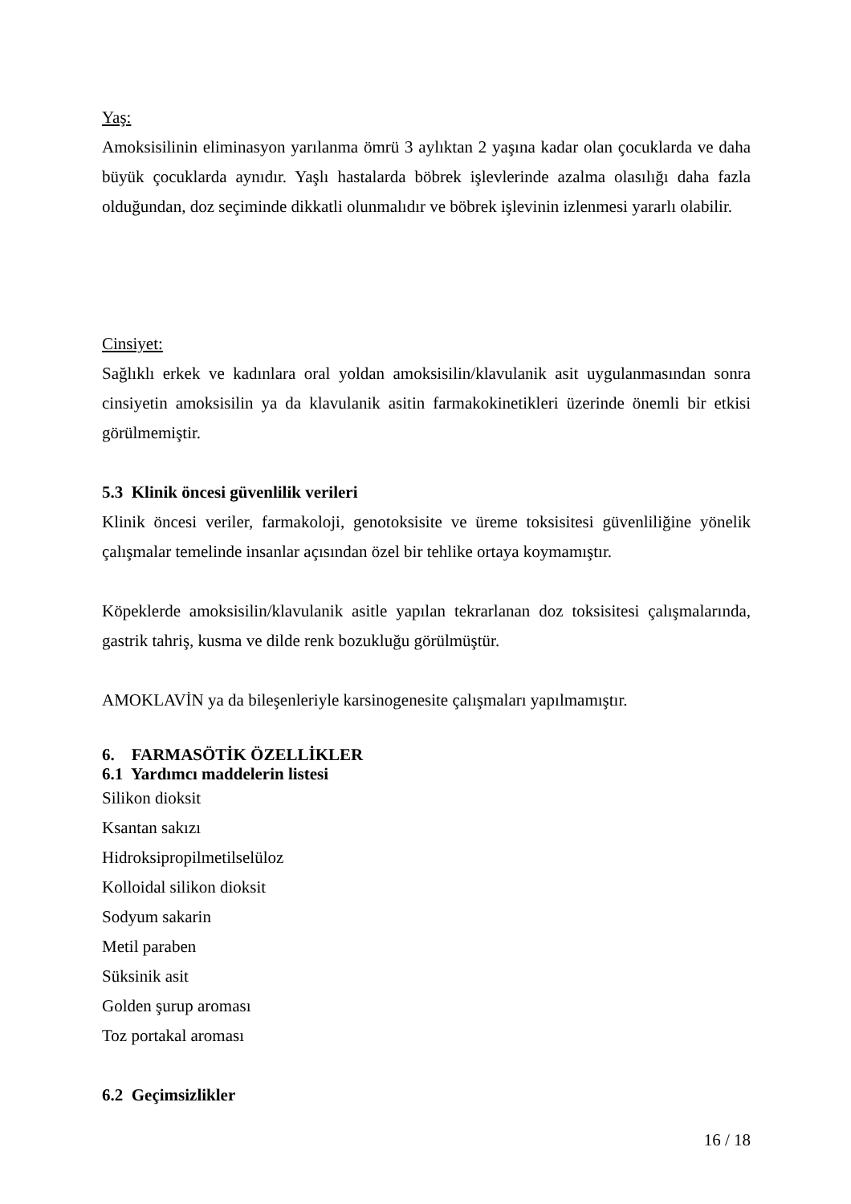Yaş:
Amoksisilinin eliminasyon yarılanma ömrü 3 aylıktan 2 yaşına kadar olan çocuklarda ve daha büyük çocuklarda aynıdır. Yaşlı hastalarda böbrek işlevlerinde azalma olasılığı daha fazla olduğundan, doz seçiminde dikkatli olunmalıdır ve böbrek işlevinin izlenmesi yararlı olabilir.
Cinsiyet:
Sağlıklı erkek ve kadınlara oral yoldan amoksisilin/klavulanik asit uygulanmasından sonra cinsiyetin amoksisilin ya da klavulanik asitin farmakokinetikleri üzerinde önemli bir etkisi görülmemiştir.
5.3 Klinik öncesi güvenlilik verileri
Klinik öncesi veriler, farmakoloji, genotoksisite ve üreme toksisitesi güvenliliğine yönelik çalışmalar temelinde insanlar açısından özel bir tehlike ortaya koymamıştır.
Köpeklerde amoksisilin/klavulanik asitle yapılan tekrarlanan doz toksisitesi çalışmalarında, gastrik tahriş, kusma ve dilde renk bozukluğu görülmüştür.
AMOKLAVİN ya da bileşenleriyle karsinogenesite çalışmaları yapılmamıştır.
6. FARMASÖTİK ÖZELLİKLER
6.1 Yardımcı maddelerin listesi
Silikon dioksit
Ksantan sakızı
Hidroksipropilmetilselüloz
Kolloidal silikon dioksit
Sodyum sakarin
Metil paraben
Süksinik asit
Golden şurup aroması
Toz portakal aroması
6.2 Geçimsizlikler
16 / 18